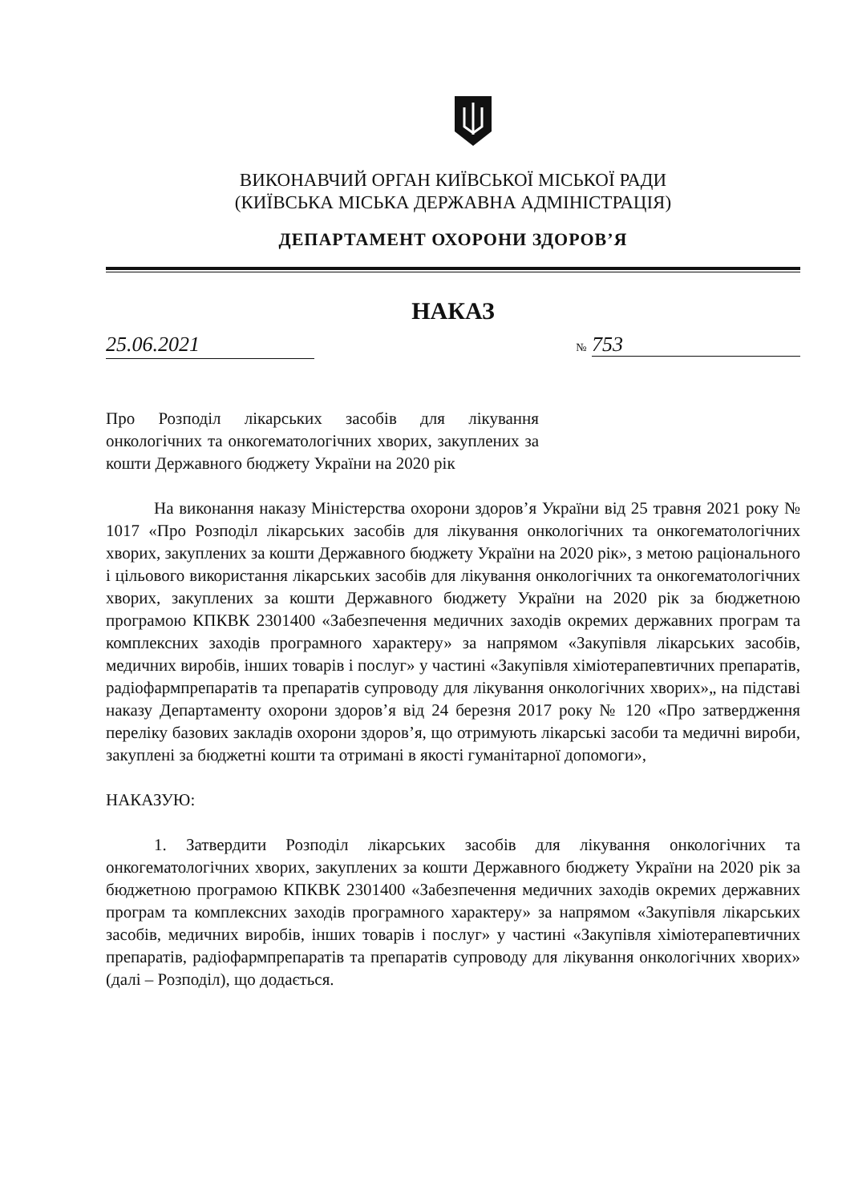ВИКОНАВЧИЙ ОРГАН КИЇВСЬКОЇ МІСЬКОЇ РАДИ
(КИЇВСЬКА МІСЬКА ДЕРЖАВНА АДМІНІСТРАЦІЯ)
ДЕПАРТАМЕНТ ОХОРОНИ ЗДОРОВ’Я
НАКАЗ
25.06.2021 № 753
Про Розподіл лікарських засобів для лікування онкологічних та онкогематологічних хворих, закуплених за кошти Державного бюджету України на 2020 рік
На виконання наказу Міністерства охорони здоров’я України від 25 травня 2021 року № 1017 «Про Розподіл лікарських засобів для лікування онкологічних та онкогематологічних хворих, закуплених за кошти Державного бюджету України на 2020 рік», з метою раціонального і цільового використання лікарських засобів для лікування онкологічних та онкогематологічних хворих, закуплених за кошти Державного бюджету України на 2020 рік за бюджетною програмою КПКВК 2301400 «Забезпечення медичних заходів окремих державних програм та комплексних заходів програмного характеру» за напрямом «Закупівля лікарських засобів, медичних виробів, інших товарів і послуг» у частині «Закупівля хіміотерапевтичних препаратів, радіофармпрепаратів та препаратів супроводу для лікування онкологічних хворих»„ на підставі наказу Департаменту охорони здоров’я від 24 березня 2017 року № 120 «Про затвердження переліку базових закладів охорони здоров’я, що отримують лікарські засоби та медичні вироби, закуплені за бюджетні кошти та отримані в якості гуманітарної допомоги»,
НАКАЗУЮ:
1. Затвердити Розподіл лікарських засобів для лікування онкологічних та онкогематологічних хворих, закуплених за кошти Державного бюджету України на 2020 рік за бюджетною програмою КПКВК 2301400 «Забезпечення медичних заходів окремих державних програм та комплексних заходів програмного характеру» за напрямом «Закупівля лікарських засобів, медичних виробів, інших товарів і послуг» у частині «Закупівля хіміотерапевтичних препаратів, радіофармпрепаратів та препаратів супроводу для лікування онкологічних хворих» (далі – Розподіл), що додається.